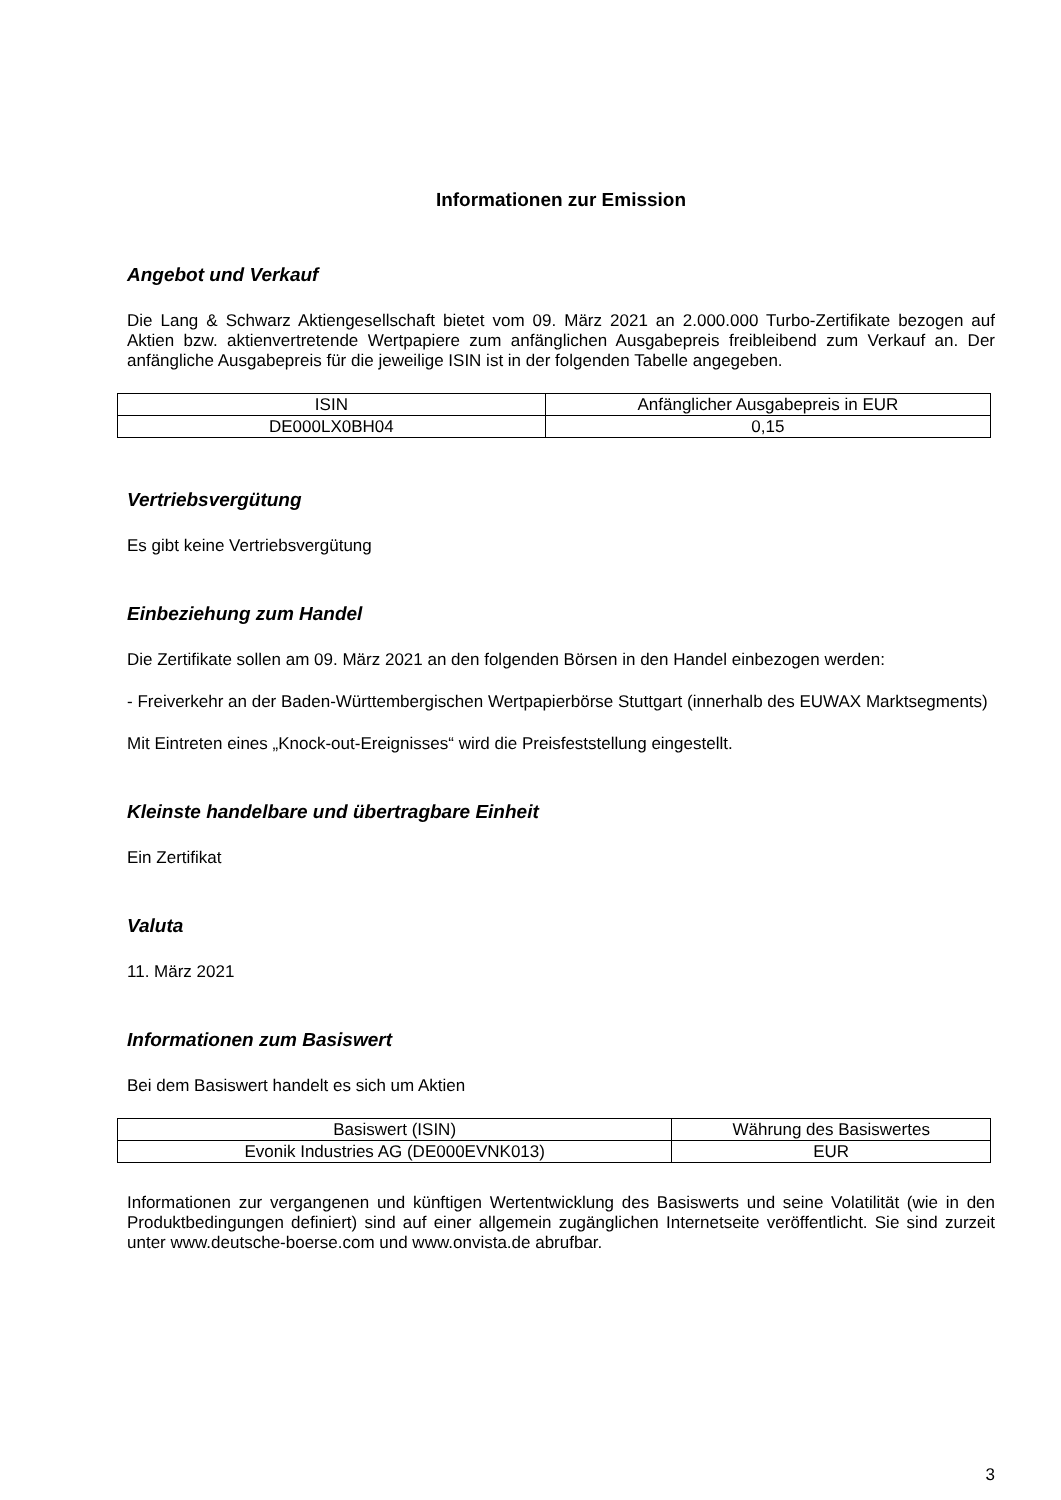Informationen zur Emission
Angebot und Verkauf
Die Lang & Schwarz Aktiengesellschaft bietet vom 09. März 2021 an 2.000.000 Turbo-Zertifikate bezogen auf Aktien bzw. aktienvertretende Wertpapiere zum anfänglichen Ausgabepreis freibleibend zum Verkauf an. Der anfängliche Ausgabepreis für die jeweilige ISIN ist in der folgenden Tabelle angegeben.
| ISIN | Anfänglicher Ausgabepreis in EUR |
| DE000LX0BH04 | 0,15 |
Vertriebsvergütung
Es gibt keine Vertriebsvergütung
Einbeziehung zum Handel
Die Zertifikate sollen am 09. März 2021 an den folgenden Börsen in den Handel einbezogen werden:
- Freiverkehr an der Baden-Württembergischen Wertpapierbörse Stuttgart (innerhalb des EUWAX Marktsegments)
Mit Eintreten eines „Knock-out-Ereignisses“ wird die Preisfeststellung eingestellt.
Kleinste handelbare und übertragbare Einheit
Ein Zertifikat
Valuta
11. März 2021
Informationen zum Basiswert
Bei dem Basiswert handelt es sich um Aktien
| Basiswert (ISIN) | Währung des Basiswertes |
| Evonik Industries AG (DE000EVNK013) | EUR |
Informationen zur vergangenen und künftigen Wertentwicklung des Basiswerts und seine Volatilität (wie in den Produktbedingungen definiert) sind auf einer allgemein zugänglichen Internetseite veröffentlicht. Sie sind zurzeit unter www.deutsche-boerse.com und www.onvista.de abrufbar.
3